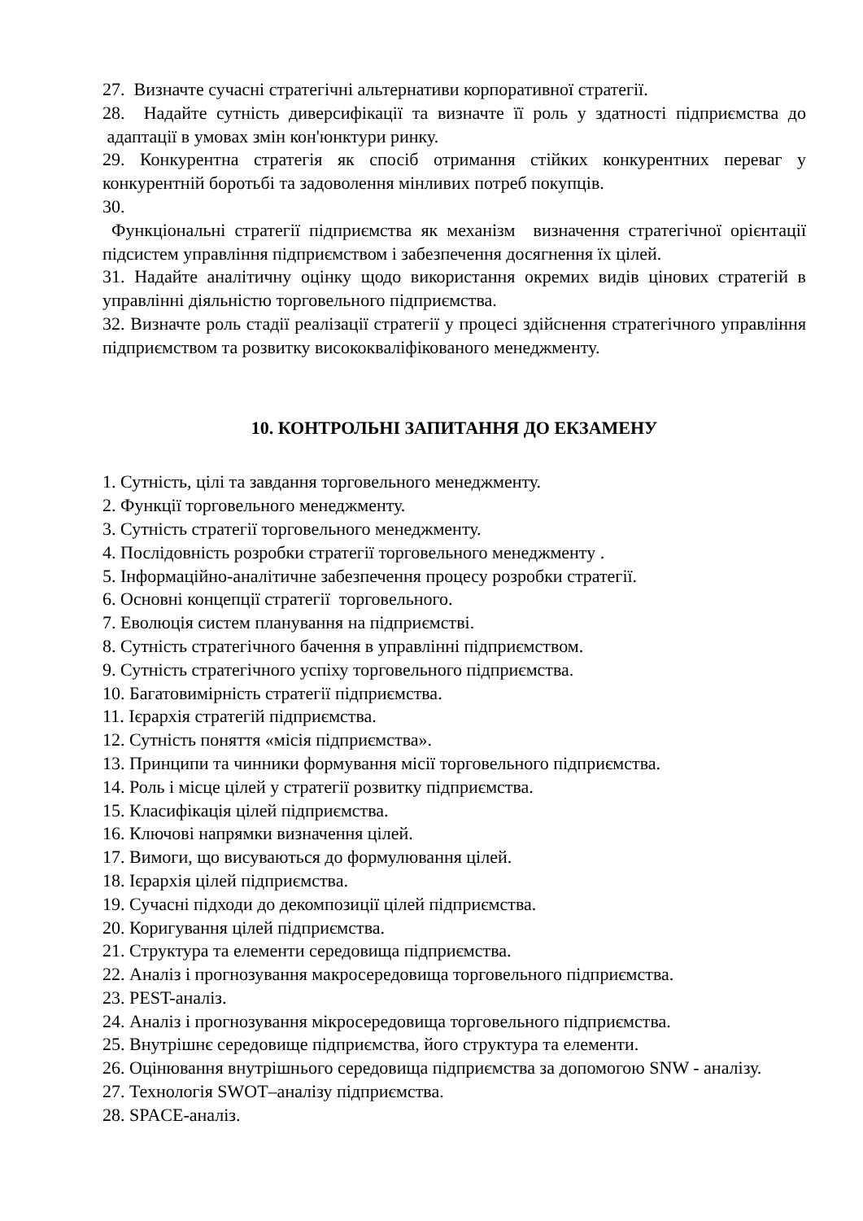27. Визначте сучасні стратегічні альтернативи корпоративної стратегії.
28. Надайте сутність диверсифікації та визначте її роль у здатності підприємства до адаптації в умовах змін кон'юнктури ринку.
29. Конкурентна стратегія як спосіб отримання стійких конкурентних переваг у конкурентній боротьбі та задоволення мінливих потреб покупців.
30.
Функціональні стратегії підприємства як механізм визначення стратегічної орієнтації підсистем управління підприємством і забезпечення досягнення їх цілей.
31. Надайте аналітичну оцінку щодо використання окремих видів цінових стратегій в управлінні діяльністю торговельного підприємства.
32. Визначте роль стадії реалізації стратегії у процесі здійснення стратегічного управління підприємством та розвитку висококваліфікованого менеджменту.
10. КОНТРОЛЬНІ ЗАПИТАННЯ ДО ЕКЗАМЕНУ
1. Сутність, цілі та завдання торговельного менеджменту.
2. Функції торговельного менеджменту.
3. Сутність стратегії торговельного менеджменту.
4. Послідовність розробки стратегії торговельного менеджменту .
5. Інформаційно-аналітичне забезпечення процесу розробки стратегії.
6. Основні концепції стратегії торговельного.
7. Еволюція систем планування на підприємстві.
8. Сутність стратегічного бачення в управлінні підприємством.
9. Сутність стратегічного успіху торговельного підприємства.
10. Багатовимірність стратегії підприємства.
11. Ієрархія стратегій підприємства.
12. Сутність поняття «місія підприємства».
13. Принципи та чинники формування місії торговельного підприємства.
14. Роль і місце цілей у стратегії розвитку підприємства.
15. Класифікація цілей підприємства.
16. Ключові напрямки визначення цілей.
17. Вимоги, що висуваються до формулювання цілей.
18. Ієрархія цілей підприємства.
19. Сучасні підходи до декомпозиції цілей підприємства.
20. Коригування цілей підприємства.
21. Структура та елементи середовища підприємства.
22. Аналіз і прогнозування макросередовища торговельного підприємства.
23. PEST-аналіз.
24. Аналіз і прогнозування мікросередовища торговельного підприємства.
25. Внутрішнє середовище підприємства, його структура та елементи.
26. Оцінювання внутрішнього середовища підприємства за допомогою SNW - аналізу.
27. Технологія SWOT–аналізу підприємства.
28. SPACE-аналіз.